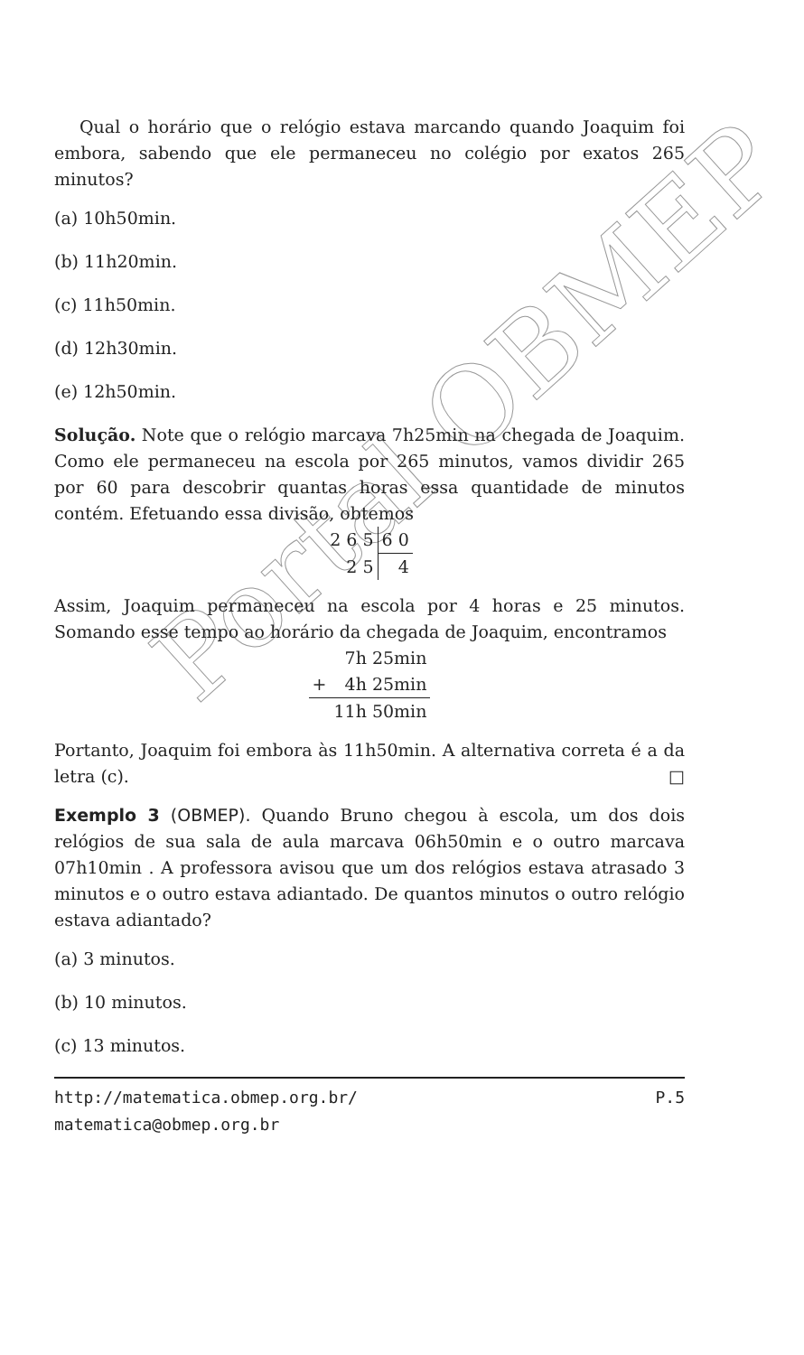Portal OBMEP
Qual o horário que o relógio estava marcando quando Joaquim foi embora, sabendo que ele permaneceu no colégio por exatos 265 minutos?
(a) 10h50min.
(b) 11h20min.
(c) 11h50min.
(d) 12h30min.
(e) 12h50min.
Solução. Note que o relógio marcava 7h25min na chegada de Joaquim. Como ele permaneceu na escola por 265 minutos, vamos dividir 265 por 60 para descobrir quantas horas essa quantidade de minutos contém. Efetuando essa divisão, obtemos
| 2 6 5 | 6 0 |
| 2 5 | 4 |
Assim, Joaquim permaneceu na escola por 4 horas e 25 minutos. Somando esse tempo ao horário da chegada de Joaquim, encontramos
| | 7h 25min |
| + | 4h 25min |
| | 11h 50min |
Portanto, Joaquim foi embora às 11h50min. A alternativa correta é a da letra (c). □
Exemplo 3 (OBMEP). Quando Bruno chegou à escola, um dos dois relógios de sua sala de aula marcava 06h50min e o outro marcava 07h10min . A professora avisou que um dos relógios estava atrasado 3 minutos e o outro estava adiantado. De quantos minutos o outro relógio estava adiantado?
(a) 3 minutos.
(b) 10 minutos.
(c) 13 minutos.
http://matematica.obmep.org.br/ P.5
matematica@obmep.org.br